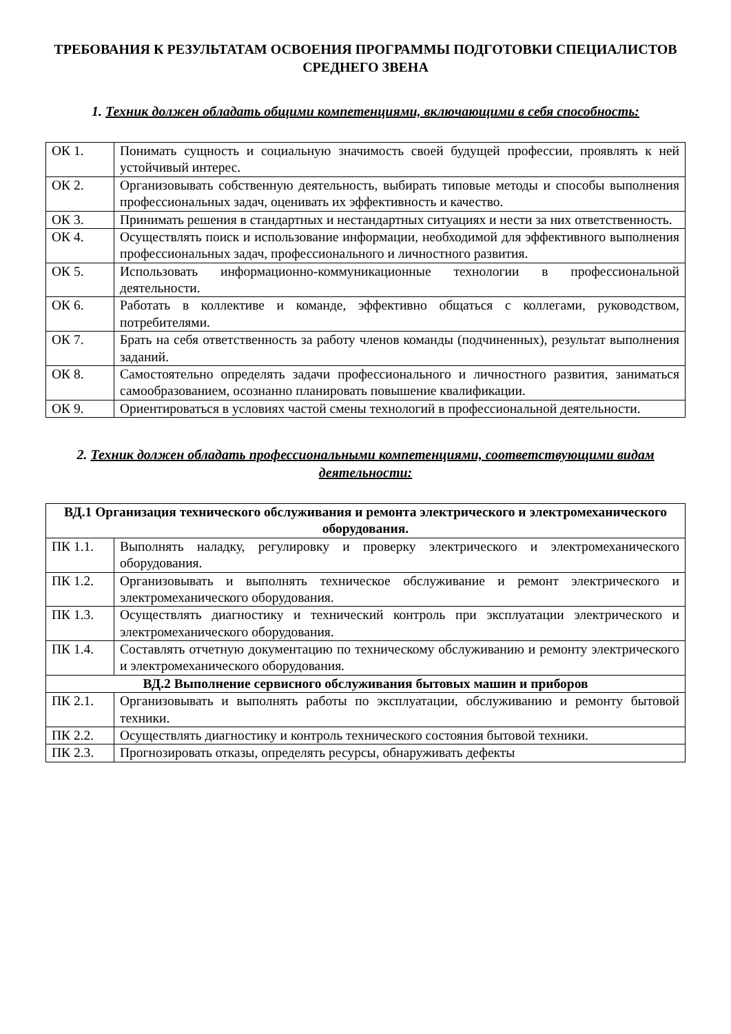ТРЕБОВАНИЯ К РЕЗУЛЬТАТАМ ОСВОЕНИЯ ПРОГРАММЫ ПОДГОТОВКИ СПЕЦИАЛИСТОВ СРЕДНЕГО ЗВЕНА
1. Техник должен обладать общими компетенциями, включающими в себя способность:
| ОК 1. | Понимать сущность и социальную значимость своей будущей профессии, проявлять к ней устойчивый интерес. |
| ОК 2. | Организовывать собственную деятельность, выбирать типовые методы и способы выполнения профессиональных задач, оценивать их эффективность и качество. |
| ОК 3. | Принимать решения в стандартных и нестандартных ситуациях и нести за них ответственность. |
| ОК 4. | Осуществлять поиск и использование информации, необходимой для эффективного выполнения профессиональных задач, профессионального и личностного развития. |
| ОК 5. | Использовать информационно-коммуникационные технологии в профессиональной деятельности. |
| ОК 6. | Работать в коллективе и команде, эффективно общаться с коллегами, руководством, потребителями. |
| ОК 7. | Брать на себя ответственность за работу членов команды (подчиненных), результат выполнения заданий. |
| ОК 8. | Самостоятельно определять задачи профессионального и личностного развития, заниматься самообразованием, осознанно планировать повышение квалификации. |
| ОК 9. | Ориентироваться в условиях частой смены технологий в профессиональной деятельности. |
2. Техник должен обладать профессиональными компетенциями, соответствующими видам деятельности:
| ВД.1 Организация технического обслуживания и ремонта электрического и электромеханического оборудования. | |
| ПК 1.1. | Выполнять наладку, регулировку и проверку электрического и электромеханического оборудования. |
| ПК 1.2. | Организовывать и выполнять техническое обслуживание и ремонт электрического и электромеханического оборудования. |
| ПК 1.3. | Осуществлять диагностику и технический контроль при эксплуатации электрического и электромеханического оборудования. |
| ПК 1.4. | Составлять отчетную документацию по техническому обслуживанию и ремонту электрического и электромеханического оборудования. |
| ВД.2 Выполнение сервисного обслуживания бытовых машин и приборов | |
| ПК 2.1. | Организовывать и выполнять работы по эксплуатации, обслуживанию и ремонту бытовой техники. |
| ПК 2.2. | Осуществлять диагностику и контроль технического состояния бытовой техники. |
| ПК 2.3. | Прогнозировать отказы, определять ресурсы, обнаруживать дефекты |